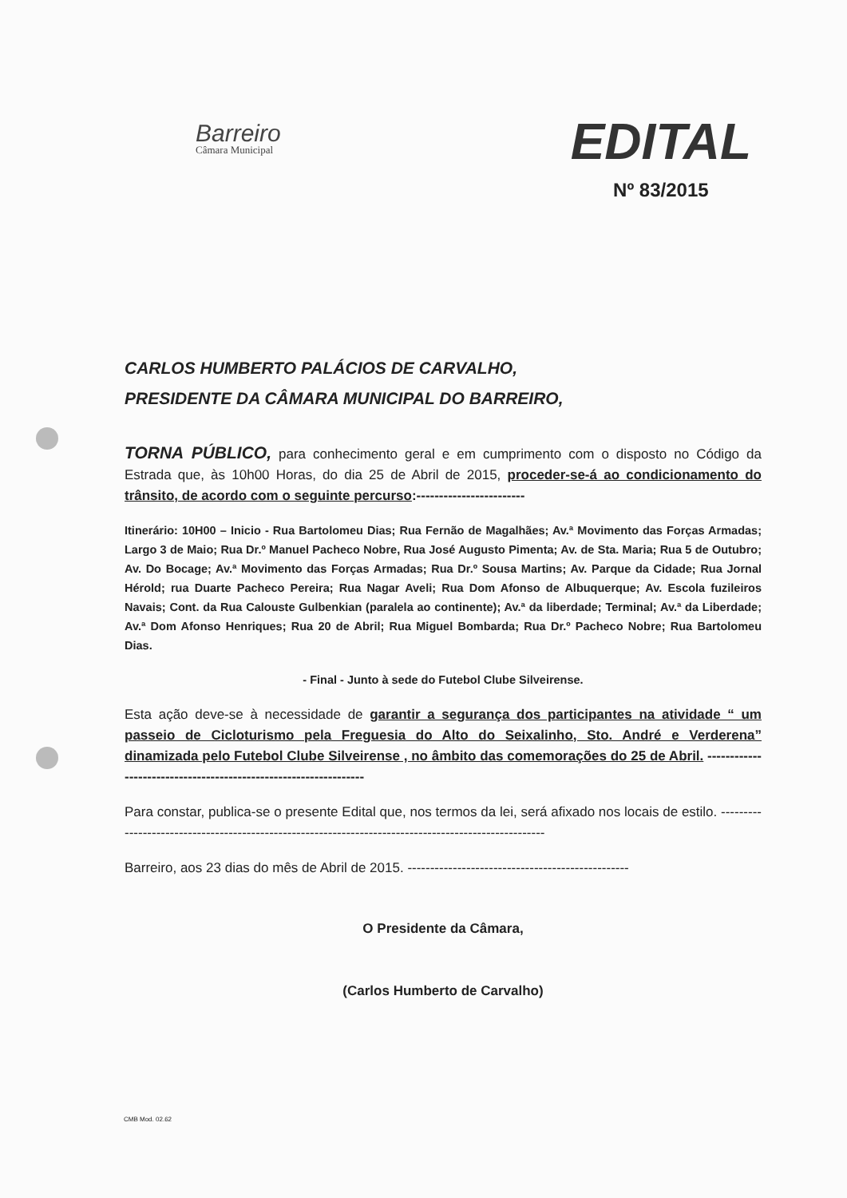Barreiro
Câmara Municipal
EDITAL
Nº 83/2015
CARLOS HUMBERTO PALÁCIOS DE CARVALHO,
PRESIDENTE DA CÂMARA MUNICIPAL DO BARREIRO,
TORNA PÚBLICO, para conhecimento geral e em cumprimento com o disposto no Código da Estrada que, às 10h00 Horas, do dia 25 de Abril de 2015, proceder-se-á ao condicionamento do trânsito, de acordo com o seguinte percurso:------------------------
Itinerário: 10H00 – Inicio - Rua Bartolomeu Dias; Rua Fernão de Magalhães; Av.ª Movimento das Forças Armadas; Largo 3 de Maio; Rua Dr.º Manuel Pacheco Nobre, Rua José Augusto Pimenta; Av. de Sta. Maria; Rua 5 de Outubro; Av. Do Bocage; Av.ª Movimento das Forças Armadas; Rua Dr.º Sousa Martins; Av. Parque da Cidade; Rua Jornal Hérold; rua Duarte Pacheco Pereira; Rua Nagar Aveli; Rua Dom Afonso de Albuquerque; Av. Escola fuzileiros Navais; Cont. da Rua Calouste Gulbenkian (paralela ao continente); Av.ª da liberdade; Terminal; Av.ª da Liberdade; Av.ª Dom Afonso Henriques; Rua 20 de Abril; Rua Miguel Bombarda; Rua Dr.º Pacheco Nobre; Rua Bartolomeu Dias.
- Final - Junto à sede do Futebol Clube Silveirense.
Esta ação deve-se à necessidade de garantir a segurança dos participantes na atividade “ um passeio de Cicloturismo pela Freguesia do Alto do Seixalinho, Sto. André e Verderena” dinamizada pelo Futebol Clube Silveirense , no âmbito das comemorações do 25 de Abril. -----------------------------------------------------------------
Para constar, publica-se o presente Edital que, nos termos da lei, será afixado nos locais de estilo. ------------------------------------------------------------------------------------------------------
Barreiro, aos 23 dias do mês de Abril de 2015. -------------------------------------------------
O Presidente da Câmara,
(Carlos Humberto de Carvalho)
CMB Mod. 02.62